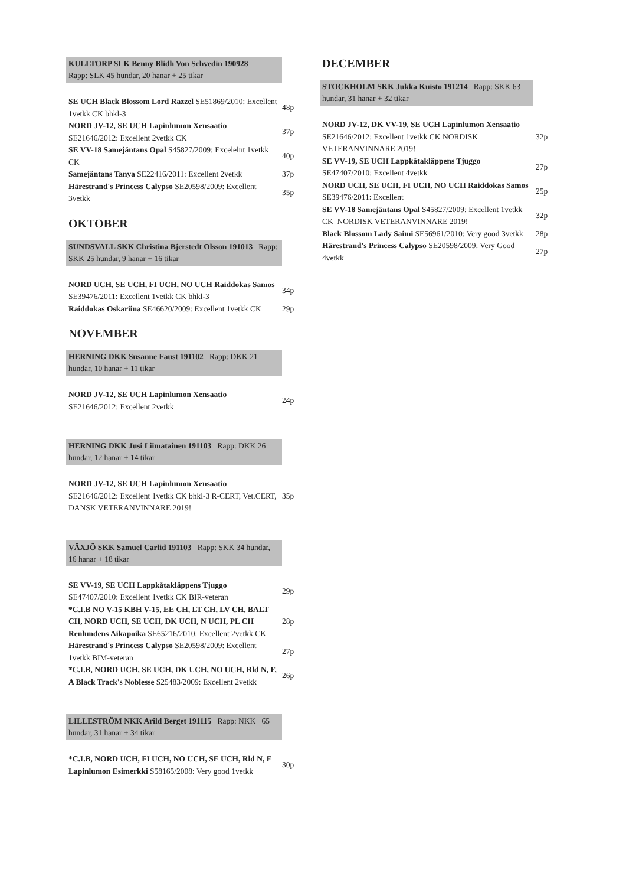KULLTORP SLK Benny Blidh Von Schvedin 190928
Rapp: SLK 45 hundar, 20 hanar + 25 tikar
| SE UCH Black Blossom Lord Razzel SE51869/2010: Excellent 1vetkk CK bhkl-3 | 48p |
| NORD JV-12, SE UCH Lapinlumon Xensaatio SE21646/2012: Excellent 2vetkk CK | 37p |
| SE VV-18 Samejäntans Opal S45827/2009: Excelelnt 1vetkk CK | 40p |
| Samejäntans Tanya SE22416/2011: Excellent 2vetkk | 37p |
| Härestrand's Princess Calypso SE20598/2009: Excellent 3vetkk | 35p |
OKTOBER
SUNDSVALL SKK Christina Bjerstedt Olsson 191013 Rapp: SKK 25 hundar, 9 hanar + 16 tikar
| NORD UCH, SE UCH, FI UCH, NO UCH Raiddokas Samos SE39476/2011: Excellent 1vetkk CK bhkl-3 | 34p |
| Raiddokas Oskariina SE46620/2009: Excellent 1vetkk CK | 29p |
NOVEMBER
HERNING DKK Susanne Faust 191102 Rapp: DKK 21 hundar, 10 hanar + 11 tikar
| NORD JV-12, SE UCH Lapinlumon Xensaatio SE21646/2012: Excellent 2vetkk | 24p |
HERNING DKK Jusi Liimatainen 191103 Rapp: DKK 26 hundar, 12 hanar + 14 tikar
| NORD JV-12, SE UCH Lapinlumon Xensaatio SE21646/2012: Excellent 1vetkk CK bhkl-3 R-CERT, Vet.CERT, DANSK VETERANVINNARE 2019! | 35p |
VÄXJÖ SKK Samuel Carlid 191103 Rapp: SKK 34 hundar, 16 hanar + 18 tikar
| SE VV-19, SE UCH Lappkåtakläppens Tjuggo SE47407/2010: Excellent 1vetkk CK BIR-veteran | 29p |
| *C.I.B NO V-15 KBH V-15, EE CH, LT CH, LV CH, BALT CH, NORD UCH, SE UCH, DK UCH, N UCH, PL CH Renlundens Aikapoika SE65216/2010: Excellent 2vetkk CK | 28p |
| Härestrand's Princess Calypso SE20598/2009: Excellent 1vetkk BIM-veteran | 27p |
| *C.I.B, NORD UCH, SE UCH, DK UCH, NO UCH, Rld N, F, A Black Track's Noblesse S25483/2009: Excellent 2vetkk | 26p |
LILLESTRÖM NKK Arild Berget 191115 Rapp: NKK 65 hundar, 31 hanar + 34 tikar
| *C.I.B, NORD UCH, FI UCH, NO UCH, SE UCH, Rld N, F Lapinlumon Esimerkki S58165/2008: Very good 1vetkk | 30p |
DECEMBER
STOCKHOLM SKK Jukka Kuisto 191214 Rapp: SKK 63 hundar, 31 hanar + 32 tikar
| NORD JV-12, DK VV-19, SE UCH Lapinlumon Xensaatio SE21646/2012: Excellent 1vetkk CK NORDISK VETERANVINNARE 2019! | 32p |
| SE VV-19, SE UCH Lappkåtakläppens Tjuggo SE47407/2010: Excellent 4vetkk | 27p |
| NORD UCH, SE UCH, FI UCH, NO UCH Raiddokas Samos SE39476/2011: Excellent | 25p |
| SE VV-18 Samejäntans Opal S45827/2009: Excellent 1vetkk CK NORDISK VETERANVINNARE 2019! | 32p |
| Black Blossom Lady Saimi SE56961/2010: Very good 3vetkk | 28p |
| Härestrand's Princess Calypso SE20598/2009: Very Good 4vetkk | 27p |